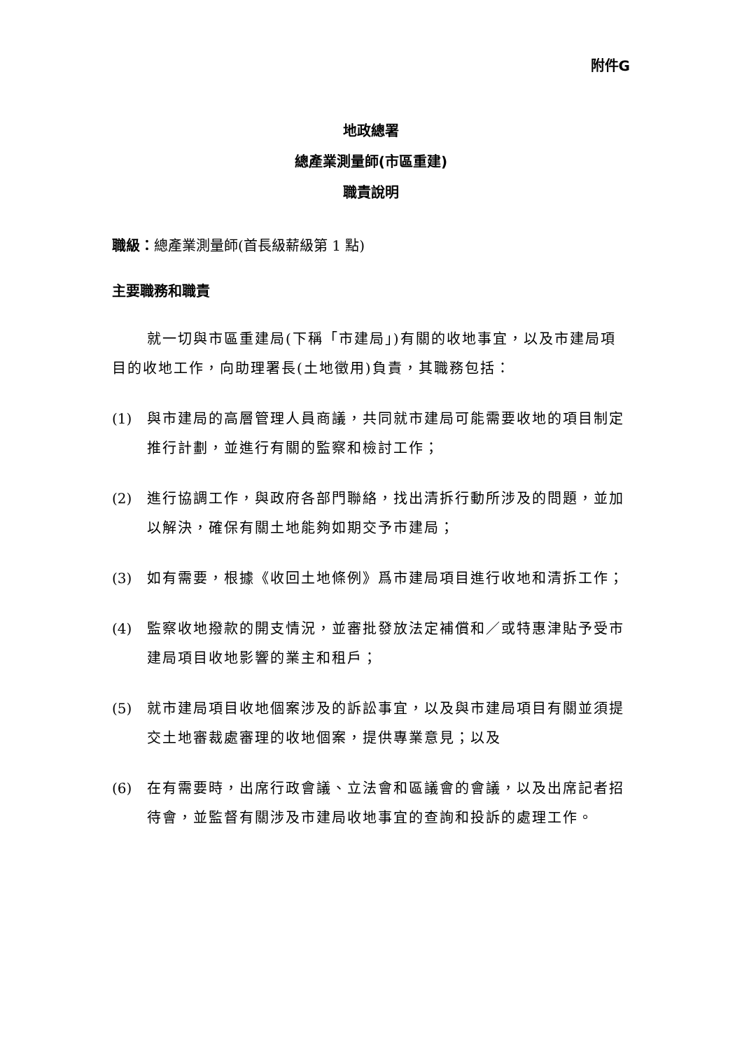附件G
地政總署
總產業測量師(市區重建)
職責說明
職級：總產業測量師(首長級薪級第 1 點)
主要職務和職責
就一切與市區重建局(下稱「市建局」)有關的收地事宜，以及市建局項目的收地工作，向助理署長(土地徵用)負責，其職務包括：
(1) 與市建局的高層管理人員商議，共同就市建局可能需要收地的項目制定推行計劃，並進行有關的監察和檢討工作；
(2) 進行協調工作，與政府各部門聯絡，找出清拆行動所涉及的問題，並加以解決，確保有關土地能夠如期交予市建局；
(3) 如有需要，根據《收回土地條例》爲市建局項目進行收地和清拆工作；
(4) 監察收地撥款的開支情況，並審批發放法定補償和／或特惠津貼予受市建局項目收地影響的業主和租戶；
(5) 就市建局項目收地個案涉及的訴訟事宜，以及與市建局項目有關並須提交土地審裁處審理的收地個案，提供專業意見；以及
(6) 在有需要時，出席行政會議、立法會和區議會的會議，以及出席記者招待會，並監督有關涉及市建局收地事宜的查詢和投訴的處理工作。